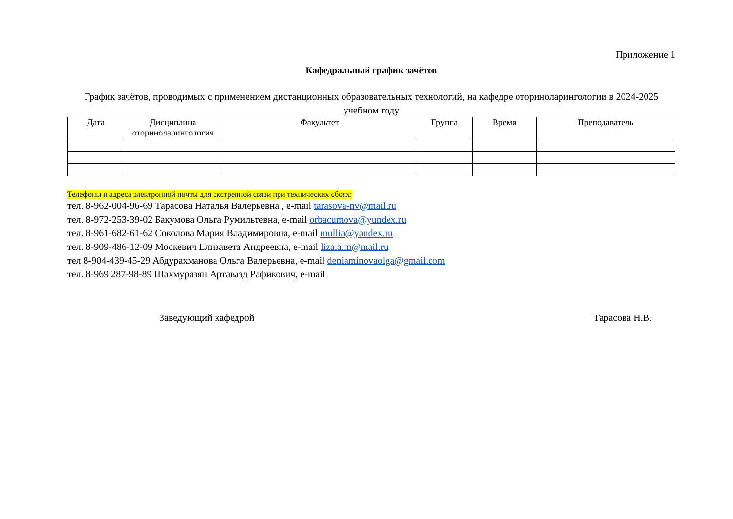Приложение 1
Кафедральный график зачётов
График зачётов, проводимых с применением дистанционных образовательных технологий, на кафедре оториноларингологии в 2024-2025 учебном году
| Дата | Дисциплина оториноларингология | Факультет | Группа | Время | Преподаватель |
| --- | --- | --- | --- | --- | --- |
Телефоны и адреса электронной почты для экстренной связи при технических сбоях:
тел. 8-962-004-96-69 Тарасова Наталья Валерьевна , e-mail tarasova-nv@mail.ru
тел. 8-972-253-39-02 Бакумова Ольга Румильтевна, e-mail orbacumova@yundex.ru
тел. 8-961-682-61-62 Соколова Мария Владимировна, e-mail mullia@yandex.ru
тел. 8-909-486-12-09 Москевич Елизавета Андреевна, e-mail liza.a.m@mail.ru
тел 8-904-439-45-29 Абдурахманова Ольга Валерьевна, e-mail deniaminovaolga@gmail.com
тел. 8-969 287-98-89 Шахмуразян Артавазд Рафикович, e-mail
Заведующий кафедрой Тарасова Н.В.